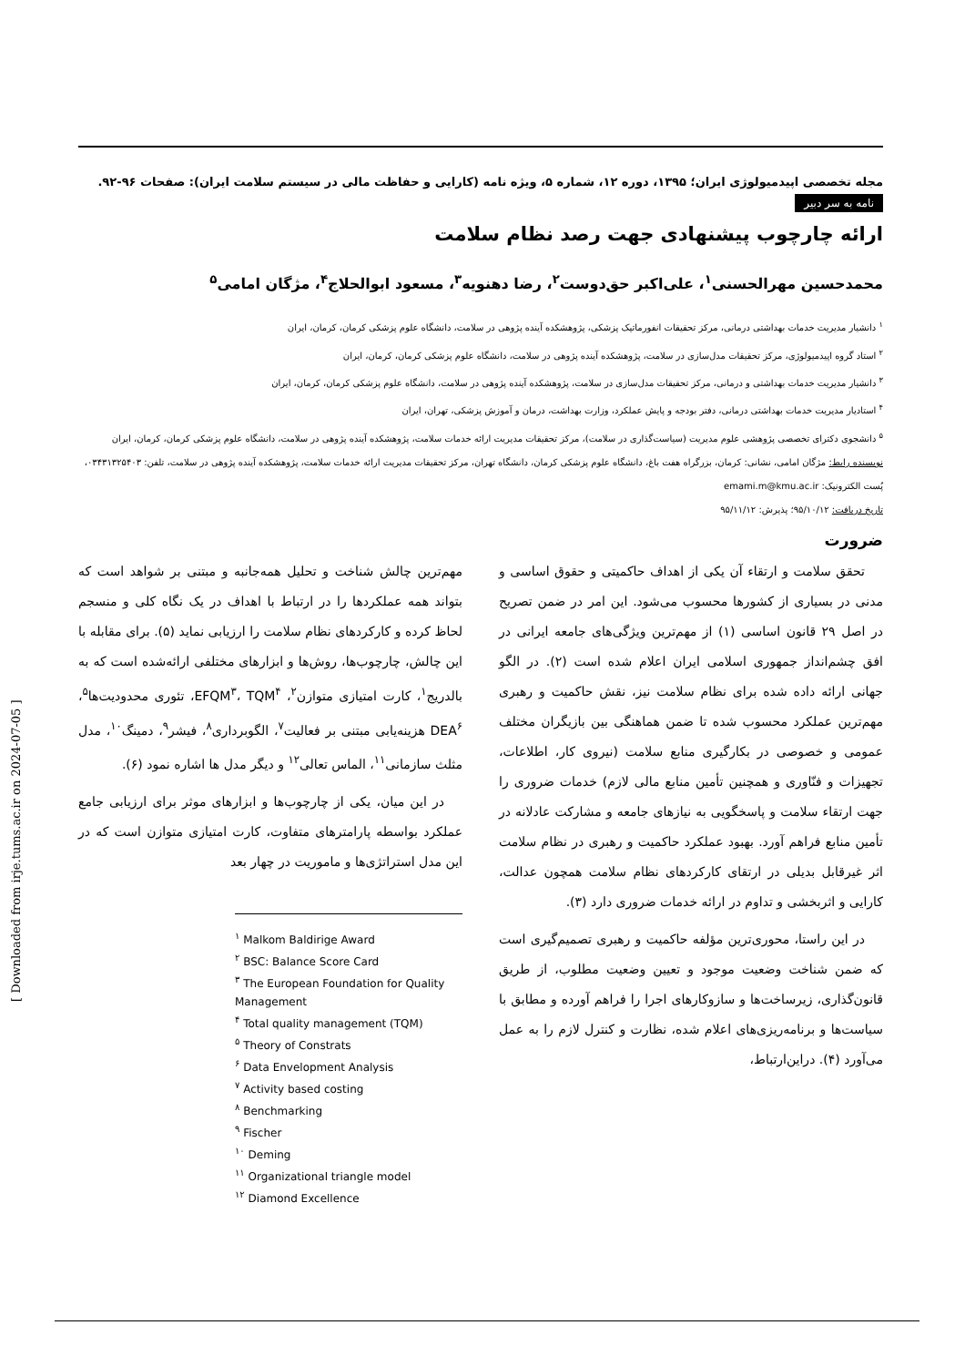مجله تخصصی اپیدمیولوژی ایران؛ ۱۳۹۵، دوره ۱۲، شماره ۵، ویژه نامه (کارایی و حفاظت مالی در سیستم سلامت ایران): صفحات ۹۶-۹۲.
نامه به سر دبیر
ارائه چارچوب پیشنهادی جهت رصد نظام سلامت
محمدحسین مهرالحسنی<sup>۱</sup>، علی‌اکبر حق‌دوست<sup>۲</sup>، رضا دهنویه<sup>۳</sup>، مسعود ابوالحلاج<sup>۴</sup>، مژگان امامی<sup>۵</sup>
<sup>۱</sup> دانشیار مدیریت خدمات بهداشتی درمانی، مرکز تحقیقات انفورماتیک پزشکی، پژوهشکده آینده پژوهی در سلامت، دانشگاه علوم پزشکی کرمان، کرمان، ایران
<sup>۲</sup> استاد گروه اپیدمیولوژی، مرکز تحقیقات مدل‌سازی در سلامت، پژوهشکده آینده پژوهی در سلامت، دانشگاه علوم پزشکی کرمان، کرمان، ایران
<sup>۳</sup> دانشیار مدیریت خدمات بهداشتی و درمانی، مرکز تحقیقات مدل‌سازی در سلامت، پژوهشکده آینده پژوهی در سلامت، دانشگاه علوم پزشکی کرمان، کرمان، ایران
<sup>۴</sup> استادیار مدیریت خدمات بهداشتی درمانی، دفتر بودجه و پایش عملکرد، وزارت بهداشت، درمان و آموزش پزشکی، تهران، ایران
<sup>۵</sup> دانشجوی دکترای تخصصی پژوهشی علوم مدیریت (سیاست‌گذاری در سلامت)، مرکز تحقیقات مدیریت ارائه خدمات سلامت، پژوهشکده آینده پژوهی در سلامت، دانشگاه علوم پزشکی کرمان، کرمان، ایران
نویسنده رابط: مژگان امامی، نشانی: کرمان، بزرگراه هفت باغ، دانشگاه علوم پزشکی کرمان، دانشگاه تهران، مرکز تحقیقات مدیریت ارائه خدمات سلامت، پژوهشکده آینده پژوهی در سلامت، تلفن: ۰۳۴۳۱۳۲۵۴۰۳، پُست الکترونیک: emami.m@kmu.ac.ir
تاریخ دریافت: ۹۵/۱۰/۱۲؛ پذیرش: ۹۵/۱۱/۱۲
ضرورت
تحقق سلامت و ارتقاء آن یکی از اهداف حاکمیتی و حقوق اساسی و مدنی در بسیاری از کشورها محسوب می‌شود. این امر در ضمن تصریح در اصل ۲۹ قانون اساسی (۱) از مهم‌ترین ویژگی‌های جامعه ایرانی در افق چشم‌انداز جمهوری اسلامی ایران اعلام شده است (۲). در الگو جهانی ارائه داده شده برای نظام سلامت نیز، نقش حاکمیت و رهبری مهم‌ترین عملکرد محسوب شده تا ضمن هماهنگی بین بازیگران مختلف عمومی و خصوصی در بکارگیری منابع سلامت (نیروی کار، اطلاعات، تجهیزات و فنّاوری و همچنین تأمین منابع مالی لازم) خدمات ضروری را جهت ارتقاء سلامت و پاسخگویی به نیازهای جامعه و مشارکت عادلانه در تأمین منابع فراهم آورد. بهبود عملکرد حاکمیت و رهبری در نظام سلامت اثر غیرقابل بدیلی در ارتقای کارکردهای نظام سلامت همچون عدالت، کارایی و اثربخشی و تداوم در ارائه خدمات ضروری دارد (۳).
در این راستا، محوری‌ترین مؤلفه حاکمیت و رهبری تصمیم‌گیری است که ضمن شناخت وضعیت موجود و تعیین وضعیت مطلوب، از طریق قانون‌گذاری، زیرساخت‌ها و سازوکارهای اجرا را فراهم آورده و مطابق با سیاست‌ها و برنامه‌ریزی‌های اعلام شده، نظارت و کنترل لازم را به عمل می‌آورد (۴). دراین‌ارتباط،
مهم‌ترین چالش شناخت و تحلیل همه‌جانبه و مبتنی بر شواهد است که بتواند همه عملکردها را در ارتباط با اهداف در یک نگاه کلی و منسجم لحاظ کرده و کارکردهای نظام سلامت را ارزیابی نماید (۵). برای مقابله با این چالش، چارچوب‌ها، روش‌ها و ابزارهای مختلفی ارائه‌شده است که به بالدریج<sup>۱</sup>، کارت امتیازی متوازن<sup>۲</sup>، EFQM<sup>۳</sup>، TQM<sup>۴</sup>، تئوری محدودیت‌ها<sup>۵</sup>، DEA<sup>۶</sup> هزینه‌یابی مبتنی بر فعالیت<sup>۷</sup>، الگوبرداری<sup>۸</sup>، فیشر<sup>۹</sup>، دمینگ<sup>۱۰</sup>، مدل مثلث سازمانی<sup>۱۱</sup>، الماس تعالی<sup>۱۲</sup> و دیگر مدل ها اشاره نمود (۶).
در این میان، یکی از چارچوب‌ها و ابزارهای موثر برای ارزیابی جامع عملکرد بواسطه پارامترهای متفاوت، کارت امتیازی متوازن است که در این مدل استراتژی‌ها و ماموریت در چهار بعد
<sup>۱</sup> Malkom Baldirige Award
<sup>۲</sup> BSC: Balance Score Card
<sup>۳</sup> The European Foundation for Quality Management
<sup>۴</sup> Total quality management (TQM)
<sup>۵</sup> Theory of Constrats
<sup>۶</sup> Data Envelopment Analysis
<sup>۷</sup> Activity based costing
<sup>۸</sup> Benchmarking
<sup>۹</sup> Fischer
<sup>۱۰</sup> Deming
<sup>۱۱</sup> Organizational triangle model
<sup>۱۲</sup> Diamond Excellence
[ Downloaded from irje.tums.ac.ir on 2024-07-05 ]